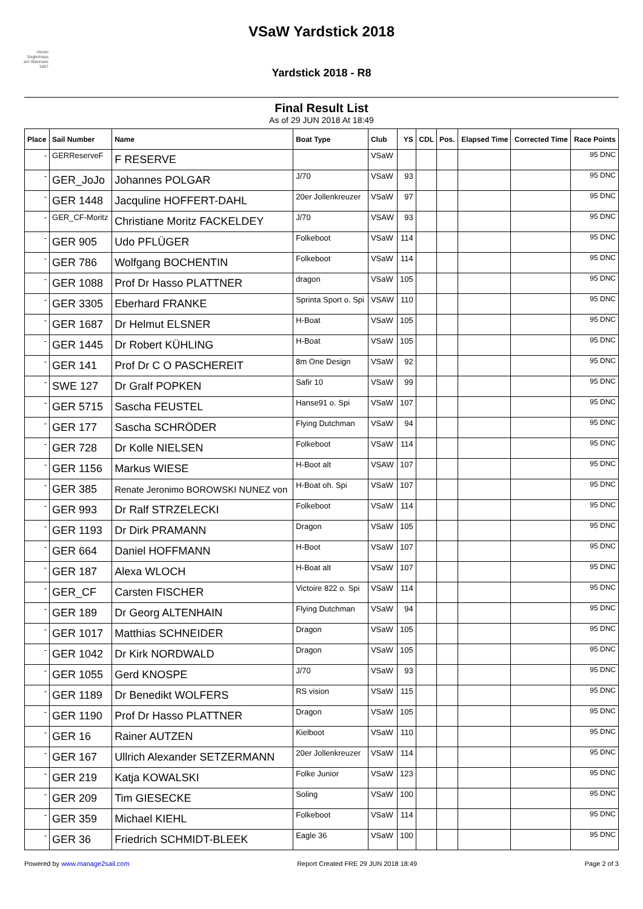VSaW Yardstick 2018
Verein Seglerhaus am Wannsee 1867
Yardstick 2018 - R8
Final Result List
As of 29 JUN 2018 At 18:49
| Place | Sail Number | Name | Boat Type | Club | YS | CDL | Pos. | Elapsed Time | Corrected Time | Race Points |
| --- | --- | --- | --- | --- | --- | --- | --- | --- | --- | --- |
| - | GERReserveF | F RESERVE | | VSaW | | | | | | 95 DNC |
| - | GER_JoJo | Johannes POLGAR | J/70 | VSaW | 93 | | | | | 95 DNC |
| - | GER 1448 | Jacquline HOFFERT-DAHL | 20er Jollenkreuzer | VSaW | 97 | | | | | 95 DNC |
| - | GER_CF-Moritz | Christiane Moritz FACKELDEY | J/70 | VSAW | 93 | | | | | 95 DNC |
| - | GER 905 | Udo PFLÜGER | Folkeboot | VSaW | 114 | | | | | 95 DNC |
| - | GER 786 | Wolfgang BOCHENTIN | Folkeboot | VSaW | 114 | | | | | 95 DNC |
| - | GER 1088 | Prof Dr Hasso PLATTNER | dragon | VSaW | 105 | | | | | 95 DNC |
| - | GER 3305 | Eberhard FRANKE | Sprinta Sport o. Spi | VSAW | 110 | | | | | 95 DNC |
| - | GER 1687 | Dr Helmut ELSNER | H-Boat | VSaW | 105 | | | | | 95 DNC |
| - | GER 1445 | Dr Robert KÜHLING | H-Boat | VSaW | 105 | | | | | 95 DNC |
| - | GER 141 | Prof Dr C O PASCHEREIT | 8m One Design | VSaW | 92 | | | | | 95 DNC |
| - | SWE 127 | Dr Gralf POPKEN | Safir 10 | VSaW | 99 | | | | | 95 DNC |
| - | GER 5715 | Sascha FEUSTEL | Hanse91 o. Spi | VSaW | 107 | | | | | 95 DNC |
| - | GER 177 | Sascha SCHRÖDER | Flying Dutchman | VSaW | 94 | | | | | 95 DNC |
| - | GER 728 | Dr Kolle NIELSEN | Folkeboot | VSaW | 114 | | | | | 95 DNC |
| - | GER 1156 | Markus WIESE | H-Boot alt | VSAW | 107 | | | | | 95 DNC |
| - | GER 385 | Renate Jeronimo BOROWSKI NUNEZ von | H-Boat oh. Spi | VSaW | 107 | | | | | 95 DNC |
| - | GER 993 | Dr Ralf STRZELECKI | Folkeboot | VSaW | 114 | | | | | 95 DNC |
| - | GER 1193 | Dr Dirk PRAMANN | Dragon | VSaW | 105 | | | | | 95 DNC |
| - | GER 664 | Daniel HOFFMANN | H-Boot | VSaW | 107 | | | | | 95 DNC |
| - | GER 187 | Alexa WLOCH | H-Boat alt | VSaW | 107 | | | | | 95 DNC |
| - | GER_CF | Carsten FISCHER | Victoire 822 o. Spi | VSaW | 114 | | | | | 95 DNC |
| - | GER 189 | Dr Georg ALTENHAIN | Flying Dutchman | VSaW | 94 | | | | | 95 DNC |
| - | GER 1017 | Matthias SCHNEIDER | Dragon | VSaW | 105 | | | | | 95 DNC |
| - | GER 1042 | Dr Kirk NORDWALD | Dragon | VSaW | 105 | | | | | 95 DNC |
| - | GER 1055 | Gerd KNOSPE | J/70 | VSaW | 93 | | | | | 95 DNC |
| - | GER 1189 | Dr Benedikt WOLFERS | RS vision | VSaW | 115 | | | | | 95 DNC |
| - | GER 1190 | Prof Dr Hasso PLATTNER | Dragon | VSaW | 105 | | | | | 95 DNC |
| - | GER 16 | Rainer AUTZEN | Kielboot | VSaW | 110 | | | | | 95 DNC |
| - | GER 167 | Ullrich Alexander SETZERMANN | 20er Jollenkreuzer | VSaW | 114 | | | | | 95 DNC |
| - | GER 219 | Katja KOWALSKI | Folke Junior | VSaW | 123 | | | | | 95 DNC |
| - | GER 209 | Tim GIESECKE | Soling | VSaW | 100 | | | | | 95 DNC |
| - | GER 359 | Michael KIEHL | Folkeboot | VSaW | 114 | | | | | 95 DNC |
| - | GER 36 | Friedrich SCHMIDT-BLEEK | Eagle 36 | VSaW | 100 | | | | | 95 DNC |
Powered by www.manage2sail.com Report Created FRE 29 JUN 2018 18:49 Page 2 of 3